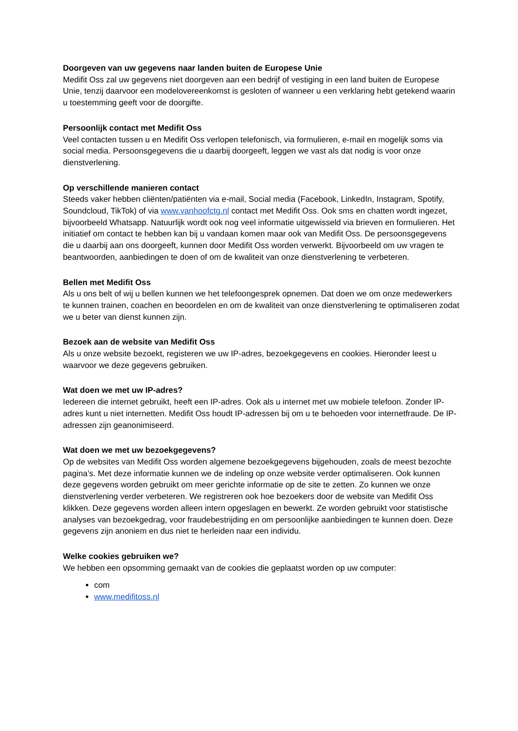Doorgeven van uw gegevens naar landen buiten de Europese Unie
Medifit Oss zal uw gegevens niet doorgeven aan een bedrijf of vestiging in een land buiten de Europese Unie, tenzij daarvoor een modelovereenkomst is gesloten of wanneer u een verklaring hebt getekend waarin u toestemming geeft voor de doorgifte.
Persoonlijk contact met Medifit Oss
Veel contacten tussen u en Medifit Oss verlopen telefonisch, via formulieren, e-mail en mogelijk soms via social media. Persoonsgegevens die u daarbij doorgeeft, leggen we vast als dat nodig is voor onze dienstverlening.
Op verschillende manieren contact
Steeds vaker hebben cliënten/patiënten via e-mail, Social media (Facebook, LinkedIn, Instagram, Spotify, Soundcloud, TikTok) of via www.vanhoofctg.nl contact met Medifit Oss. Ook sms en chatten wordt ingezet, bijvoorbeeld Whatsapp. Natuurlijk wordt ook nog veel informatie uitgewisseld via brieven en formulieren. Het initiatief om contact te hebben kan bij u vandaan komen maar ook van Medifit Oss. De persoonsgegevens die u daarbij aan ons doorgeeft, kunnen door Medifit Oss worden verwerkt. Bijvoorbeeld om uw vragen te beantwoorden, aanbiedingen te doen of om de kwaliteit van onze dienstverlening te verbeteren.
Bellen met Medifit Oss
Als u ons belt of wij u bellen kunnen we het telefoongesprek opnemen. Dat doen we om onze medewerkers te kunnen trainen, coachen en beoordelen en om de kwaliteit van onze dienstverlening te optimaliseren zodat we u beter van dienst kunnen zijn.
Bezoek aan de website van Medifit Oss
Als u onze website bezoekt, registeren we uw IP-adres, bezoekgegevens en cookies. Hieronder leest u waarvoor we deze gegevens gebruiken.
Wat doen we met uw IP-adres?
Iedereen die internet gebruikt, heeft een IP-adres. Ook als u internet met uw mobiele telefoon. Zonder IP-adres kunt u niet internetten. Medifit Oss houdt IP-adressen bij om u te behoeden voor internetfraude. De IP-adressen zijn geanonimiseerd.
Wat doen we met uw bezoekgegevens?
Op de websites van Medifit Oss worden algemene bezoekgegevens bijgehouden, zoals de meest bezochte pagina’s. Met deze informatie kunnen we de indeling op onze website verder optimaliseren. Ook kunnen deze gegevens worden gebruikt om meer gerichte informatie op de site te zetten. Zo kunnen we onze dienstverlening verder verbeteren. We registreren ook hoe bezoekers door de website van Medifit Oss klikken. Deze gegevens worden alleen intern opgeslagen en bewerkt. Ze worden gebruikt voor statistische analyses van bezoekgedrag, voor fraudebestrijding en om persoonlijke aanbiedingen te kunnen doen. Deze gegevens zijn anoniem en dus niet te herleiden naar een individu.
Welke cookies gebruiken we?
We hebben een opsomming gemaakt van de cookies die geplaatst worden op uw computer:
com
www.medifitoss.nl